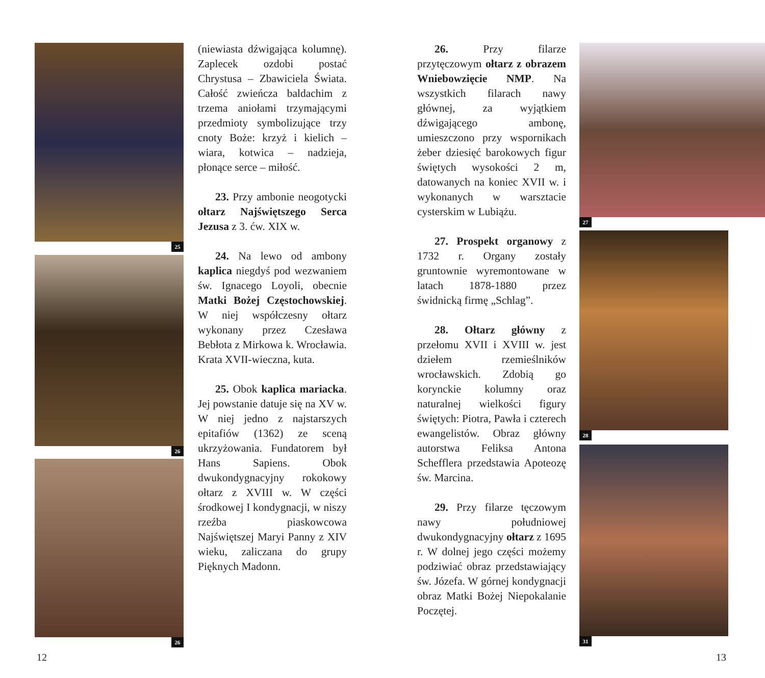25
26
26
(niewiasta dźwigająca kolumnę). Zaplecek ozdobi postać Chrystusa – Zbawiciela Świata. Całość zwieńcza baldachim z trzema aniołami trzymającymi przedmioty symbolizujące trzy cnoty Boże: krzyż i kielich – wiara, kotwica – nadzieja, płonące serce – miłość.
23. Przy ambonie neogotycki ołtarz Najświętszego Serca Jezusa z 3. ćw. XIX w.
24. Na lewo od ambony kaplica niegdyś pod wezwaniem św. Ignacego Loyoli, obecnie Matki Bożej Częstochowskiej. W niej współczesny ołtarz wykonany przez Czesława Bebłota z Mirkowa k. Wrocławia. Krata XVII-wieczna, kuta.
25. Obok kaplica mariacka. Jej powstanie datuje się na XV w. W niej jedno z najstarszych epitafiów (1362) ze sceną ukrzyżowania. Fundatorem był Hans Sapiens. Obok dwukondygnacyjny rokokowy ołtarz z XVIII w. W części środkowej I kondygnacji, w niszy rzeźba piaskowcowa Najświętszej Maryi Panny z XIV wieku, zaliczana do grupy Pięknych Madonn.
26. Przy filarze przytęczowym ołtarz z obrazem Wniebowzięcie NMP. Na wszystkich filarach nawy głównej, za wyjątkiem dźwigającego ambonę, umieszczono przy wspornikach żeber dziesięć barokowych figur świętych wysokości 2 m, datowanych na koniec XVII w. i wykonanych w warsztacie cysterskim w Lubiążu.
27. Prospekt organowy z 1732 r. Organy zostały gruntownie wyremontowane w latach 1878-1880 przez świdnicką firmę „Schlag”.
28. Ołtarz główny z przełomu XVII i XVIII w. jest dziełem rzemieślników wrocławskich. Zdobią go korynckie kolumny oraz naturalnej wielkości figury świętych: Piotra, Pawła i czterech ewangelistów. Obraz główny autorstwa Feliksa Antona Schefflera przedstawia Apoteozę św. Marcina.
29. Przy filarze tęczowym nawy południowej dwukondygnacyjny ołtarz z 1695 r. W dolnej jego części możemy podziwiać obraz przedstawiający św. Józefa. W górnej kondygnacji obraz Matki Bożej Niepokalanie Poczętej.
27
28
31
12 13